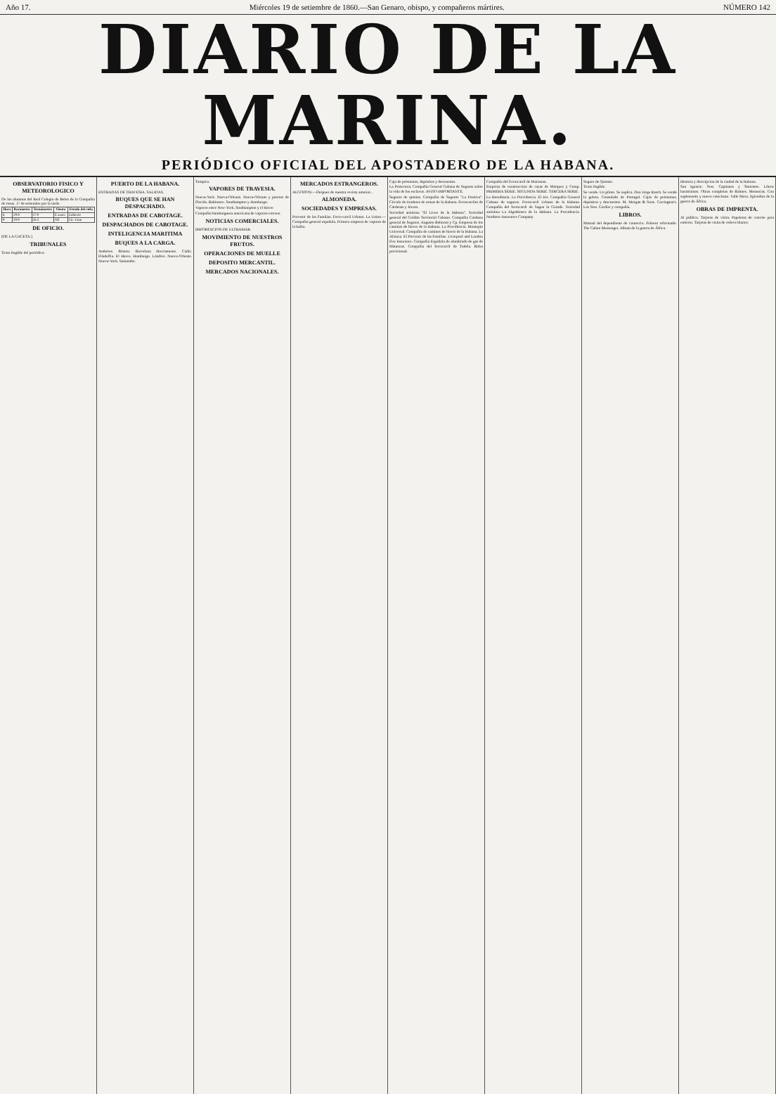Año 17. Miércoles 19 de setiembre de 1860.—San Genaro, obispo, y compañeros mártires. NÚMERO 142
DIARIO DE LA MARINA.
PERIÓDICO OFICIAL DEL APOSTADERO DE LA HABANA.
OBSERVATORIO FISICO Y METEOROLOGICO
De los alumnos del Real Colegio de Belen de la Compañía de Jesus. 17 de setiembre por la tarde.
| Hora | Barómetro | Termómetro | Viento | Estado del cielo |
| --- | --- | --- | --- | --- |
| 6 | 29.9 | 27.0 | E suave | Cubierto |
| 9 | 29.9 | 26.3 | NE | Cir.-Cum |
DE OFICIO.
(DE LA GACETA.)
TRIBUNALES
Texto ilegible del periódico.
PUERTO DE LA HABANA.
ENTRADAS DE TRAVESIA. SALIDAS.
BUQUES QUE SE HAN DESPACHADO.
ENTRADAS DE CABOTAGE.
DESPACHADOS DE CABOTAGE.
INTELIGENCIA MARITIMA
BUQUES A LA CARGA.
Ambéres. Bóston. Barcelona directamente. Cádiz. Filadelfia. El Havre. Hamburgo. Lóndres. Nueva-Orleans. Nueva-York. Santander.
Tampico.
VAPORES DE TRAVESIA.
Nueva-York. Nueva-Orleans. Nueva-Orleans y puertos de Florida. Baltimore. Southampton y Hamburgo.
Vapores entre New-York, Southampton y el Havre
Compañía hamburguesa americana de vapores-correos.
NOTICIAS COMERCIALES.
IMPORTACION DE ULTRAMAR.
MOVIMIENTO DE NUESTROS FRUTOS.
OPERACIONES DE MUELLE
DEPOSITO MERCANTIL.
MERCADOS NACIONALES.
MERCADOS ESTRANGEROS.
ALGODON.—Despues de nuestra revista anterior...
ALMONEDA.
SOCIEDADES Y EMPRESAS.
Porvenir de las Familias. Ferro-carril Urbano. La Union.—Compañía general española. Primera empresa de vapores de la bahía.
Caja de préstamos, depósitos y descuentos.
La Protectora, Compañía General Cubana de Seguros sobre la vida de los esclavos. AVISO IMPORTANTE.
Seguros de quintas. Compañía de Seguros "La Positiva". Círculo de tiradores de armas de la Habana. Ferrocarriles de Cárdenas y Júcaro.
Sociedad anónima "El Liceo de la Habana". Sociedad general del Crédito Territorial Cubano. Compañía Catalana general de Seguros. Augusto Belmont y Cp. Empresa de los caminos de hierro de la Habana. La Providencia. Montepío Universal. Compañía de caminos de hierro de la Habana. La Alianza. El Porvenir de las Familias. Liverpool and London Fire Insurance. Compañía Española de alumbrado de gas de Matanzas. Compañía del ferrocarril de Tudela. Bolsa provisional.
Compañía del Ferrocarril de Marianao.
Empresa de construccion de casas de Márquez y Comp. PRIMERA SERIE. SEGUNDA SERIE. TERCERA SERIE.
La Hereditaria. La Providencia. El Iris. Compañía General Cubana de seguros. Ferrocarril Urbano de la Habana. Compañía del ferrocarril de Sagua la Grande. Sociedad anónima La Algodonera de la Habana. La Providencia. Northern Assurance Company.
Seguro de Quintas.
Texto ilegible.
Se vende. Un piloto. Se suplica. Don Jorge Rasch. Se vende la goleta. Consulado de Portugal. Cajas de préstamos, depósitos y descuentos. M. Morgan & Sons. Carrington's. Los Sres. Cordier y compañía.
LIBROS.
Manual del dependiente de comercio. Febrero reformado. The Cuban Messenger. Album de la guerra de África.
Historia y descripcion de la ciudad de la Habana.
San Ignacio. Sres. Capitanes y Tenientes. Libros baratísimos. Obras completas de Balmes. Memorias. Con suplemento y nuevo catecismo. Valle Mesa. Episodios de la guerra de África.
OBRAS DE IMPRENTA.
Al público. Tarjetas de visita. Papeletas de convite para entierro. Tarjetas de visita de relieve blanco.